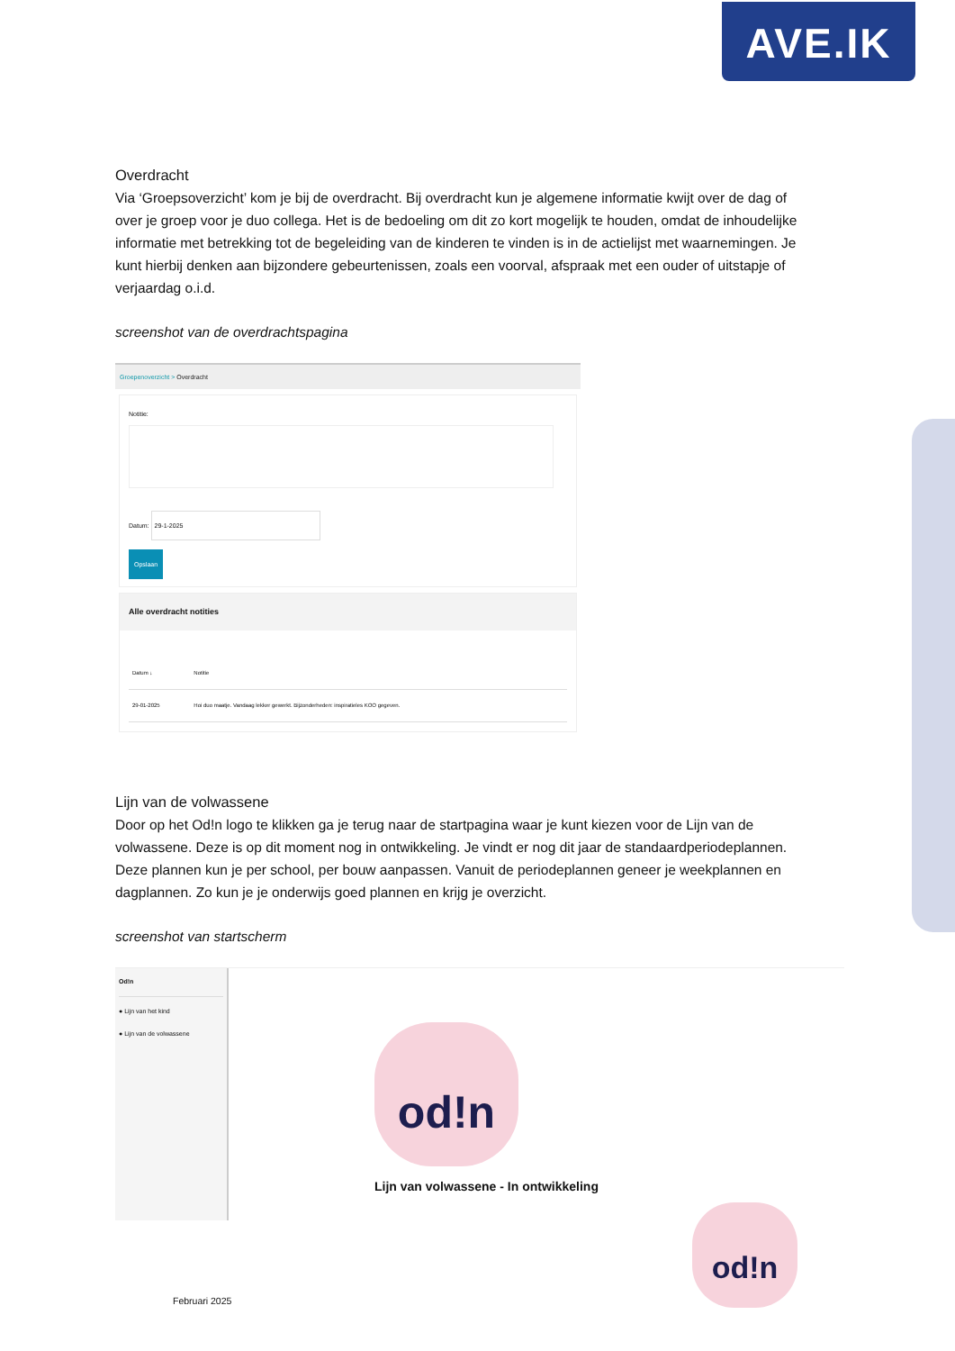AVE.IK
Overdracht
Via ‘Groepsoverzicht’ kom je bij de overdracht. Bij overdracht kun je algemene informatie kwijt over de dag of over je groep voor je duo collega. Het is de bedoeling om dit zo kort mogelijk te houden, omdat de inhoudelijke informatie met betrekking tot de begeleiding van de kinderen te vinden is in de actielijst met waarnemingen. Je kunt hierbij denken aan bijzondere gebeurtenissen, zoals een voorval, afspraak met een ouder of uitstapje of verjaardag o.i.d.
screenshot van de overdrachtspagina
Groepenoverzicht > Overdracht
Notitie:
Datum: 29-1-2025
Opslaan
Alle overdracht notities
| Datum ↓ | Notitie |
| --- | --- |
| 29-01-2025 | Hoi duo maatje. Vandaag lekker gewerkt. Bijzonderheden: inspiratieles KOO gegeven. |
Lijn van de volwassene
Door op het Od!n logo te klikken ga je terug naar de startpagina waar je kunt kiezen voor de Lijn van de volwassene. Deze is op dit moment nog in ontwikkeling. Je vindt er nog dit jaar de standaardperiodeplannen. Deze plannen kun je per school, per bouw aanpassen. Vanuit de periodeplannen geneer je weekplannen en dagplannen. Zo kun je je onderwijs goed plannen en krijg je overzicht.
screenshot van startscherm
Od!n
● Lijn van het kind
● Lijn van de volwassene
od!n
Lijn van volwassene - In ontwikkeling
od!n
Februari 2025